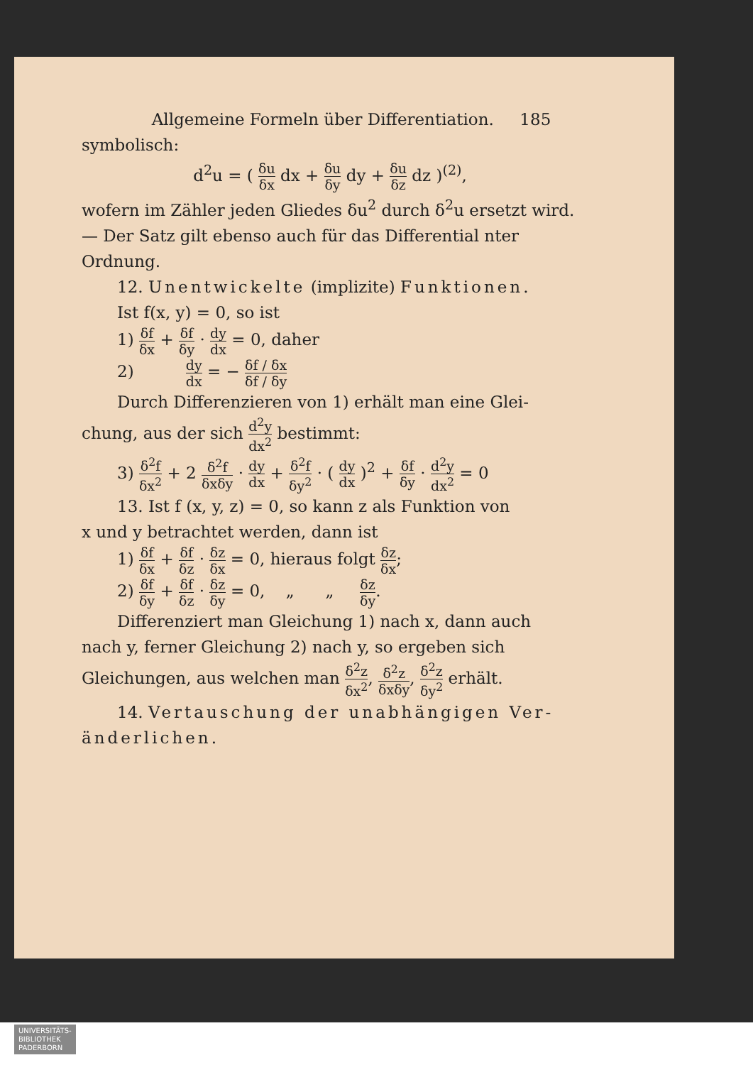Allgemeine Formeln über Differentiation. 185
symbolisch:
d<sup>2</sup>u = ( δu δx dx + δu δy dy + δu δz dz )<sup>(2)</sup>,
wofern im Zähler jeden Gliedes δu<sup>2</sup> durch δ<sup>2</sup>u ersetzt wird. — Der Satz gilt ebenso auch für das Differential nter Ordnung.
12. Unentwickelte (implizite) Funktionen.
Ist f(x, y) = 0, so ist
1) δf δx + δf δy · dy dx = 0, daher
2) dy dx = − δf / δx δf / δy
Durch Differenzieren von 1) erhält man eine Glei-
chung, aus der sich d<sup>2</sup>y dx<sup>2</sup> bestimmt:
3) δ<sup>2</sup>f δx<sup>2</sup> + 2 δ<sup>2</sup>f δxδy · dy dx + δ<sup>2</sup>f δy<sup>2</sup> · ( dy dx )<sup>2</sup> + δf δy · d<sup>2</sup>y dx<sup>2</sup> = 0
13. Ist f (x, y, z) = 0, so kann z als Funktion von
x und y betrachtet werden, dann ist
1) δf δx + δf δz · δz δx = 0, hieraus folgt δz δx;
2) δf δy + δf δz · δz δy = 0, „ „ δz δy.
Differenziert man Gleichung 1) nach x, dann auch
nach y, ferner Gleichung 2) nach y, so ergeben sich
Gleichungen, aus welchen man δ<sup>2</sup>z δx<sup>2</sup>, δ<sup>2</sup>z δxδy, δ<sup>2</sup>z δy<sup>2</sup> erhält.
14. Vertauschung der unabhängigen Ver-
änderlichen.
UNIVERSITÄTS-
BIBLIOTHEK
PADERBORN